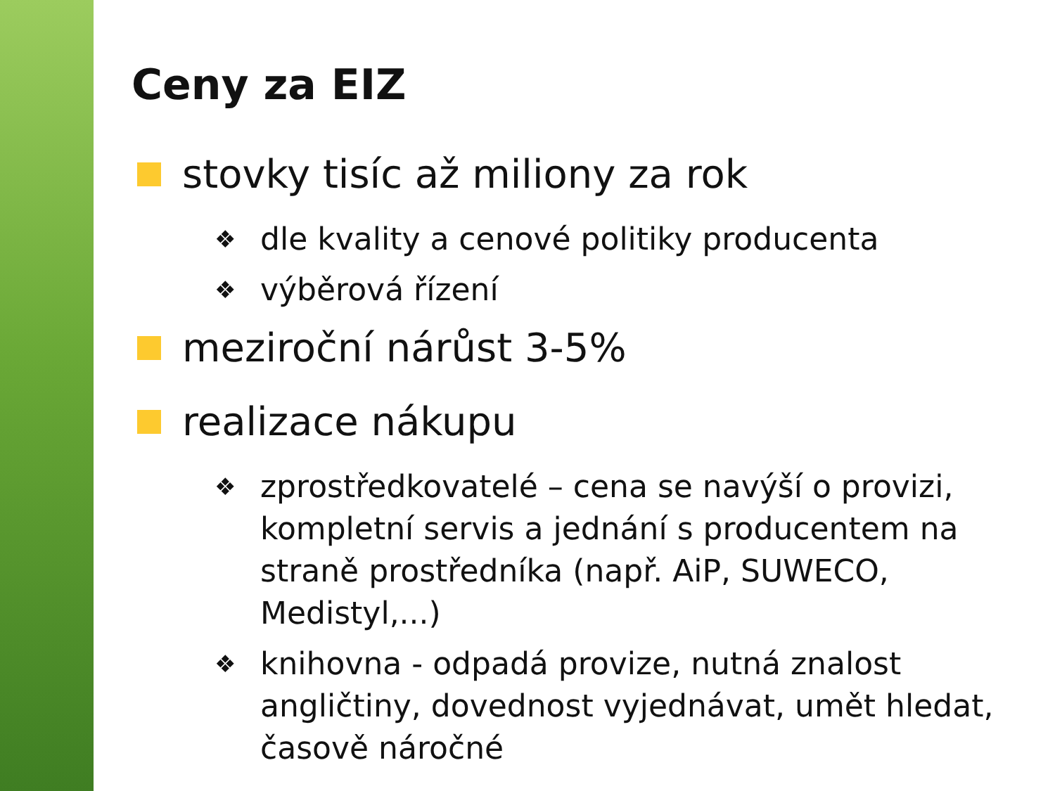Ceny za EIZ
stovky tisíc až miliony za rok
❖
dle kvality a cenové politiky producenta
❖
výběrová řízení
meziroční nárůst 3-5%
realizace nákupu
❖
zprostředkovatelé – cena se navýší o provizi, kompletní servis a jednání s producentem na straně prostředníka (např. AiP, SUWECO, Medistyl,...)
❖
knihovna - odpadá provize, nutná znalost angličtiny, dovednost vyjednávat, umět hledat, časově náročné